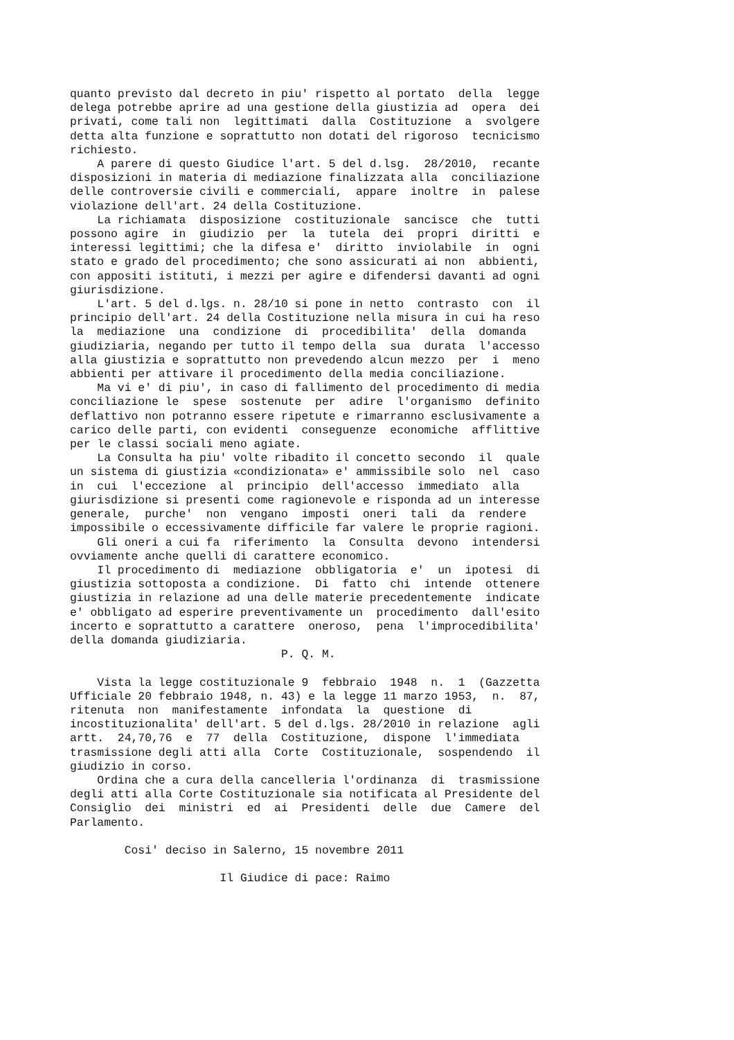quanto previsto dal decreto in piu' rispetto al portato  della  legge
delega potrebbe aprire ad una gestione della giustizia ad  opera  dei
privati, come tali non  legittimati  dalla  Costituzione  a  svolgere
detta alta funzione e soprattutto non dotati del rigoroso  tecnicismo
richiesto.
    A parere di questo Giudice l'art. 5 del d.lsg.  28/2010,  recante
disposizioni in materia di mediazione finalizzata alla  conciliazione
delle controversie civili e commerciali,  appare  inoltre  in  palese
violazione dell'art. 24 della Costituzione.
    La richiamata  disposizione  costituzionale  sancisce  che  tutti
possono agire  in  giudizio  per  la  tutela  dei  propri  diritti  e
interessi legittimi; che la difesa e'  diritto  inviolabile  in  ogni
stato e grado del procedimento; che sono assicurati ai non  abbienti,
con appositi istituti, i mezzi per agire e difendersi davanti ad ogni
giurisdizione.
    L'art. 5 del d.lgs. n. 28/10 si pone in netto  contrasto  con  il
principio dell'art. 24 della Costituzione nella misura in cui ha reso
la  mediazione  una  condizione  di  procedibilita'  della  domanda
giudiziaria, negando per tutto il tempo della  sua  durata  l'accesso
alla giustizia e soprattutto non prevedendo alcun mezzo  per  i  meno
abbienti per attivare il procedimento della media conciliazione.
    Ma vi e' di piu', in caso di fallimento del procedimento di media
conciliazione le  spese  sostenute  per  adire  l'organismo  definito
deflattivo non potranno essere ripetute e rimarranno esclusivamente a
carico delle parti, con evidenti  conseguenze  economiche  afflittive
per le classi sociali meno agiate.
    La Consulta ha piu' volte ribadito il concetto secondo  il  quale
un sistema di giustizia «condizionata» e' ammissibile solo  nel  caso
in  cui  l'eccezione  al  principio  dell'accesso  immediato  alla
giurisdizione si presenti come ragionevole e risponda ad un interesse
generale,  purche'  non  vengano  imposti  oneri  tali  da  rendere
impossibile o eccessivamente difficile far valere le proprie ragioni.
    Gli oneri a cui fa  riferimento  la  Consulta  devono  intendersi
ovviamente anche quelli di carattere economico.
    Il procedimento di  mediazione  obbligatoria  e'  un  ipotesi  di
giustizia sottoposta a condizione.  Di  fatto  chi  intende  ottenere
giustizia in relazione ad una delle materie precedentemente  indicate
e' obbligato ad esperire preventivamente un  procedimento  dall'esito
incerto e soprattutto a carattere  oneroso,  pena  l'improcedibilita'
della domanda giudiziaria.
                               P. Q. M.

    Vista la legge costituzionale 9  febbraio  1948  n.  1  (Gazzetta
Ufficiale 20 febbraio 1948, n. 43) e la legge 11 marzo 1953,  n.  87,
ritenuta  non  manifestamente  infondata  la  questione  di
incostituzionalita' dell'art. 5 del d.lgs. 28/2010 in relazione  agli
artt.  24,70,76  e  77  della  Costituzione,  dispone  l'immediata
trasmissione degli atti alla  Corte  Costituzionale,  sospendendo  il
giudizio in corso.
    Ordina che a cura della cancelleria l'ordinanza  di  trasmissione
degli atti alla Corte Costituzionale sia notificata al Presidente del
Consiglio  dei  ministri  ed  ai  Presidenti  delle  due  Camere  del
Parlamento.

        Cosi' deciso in Salerno, 15 novembre 2011

                      Il Giudice di pace: Raimo